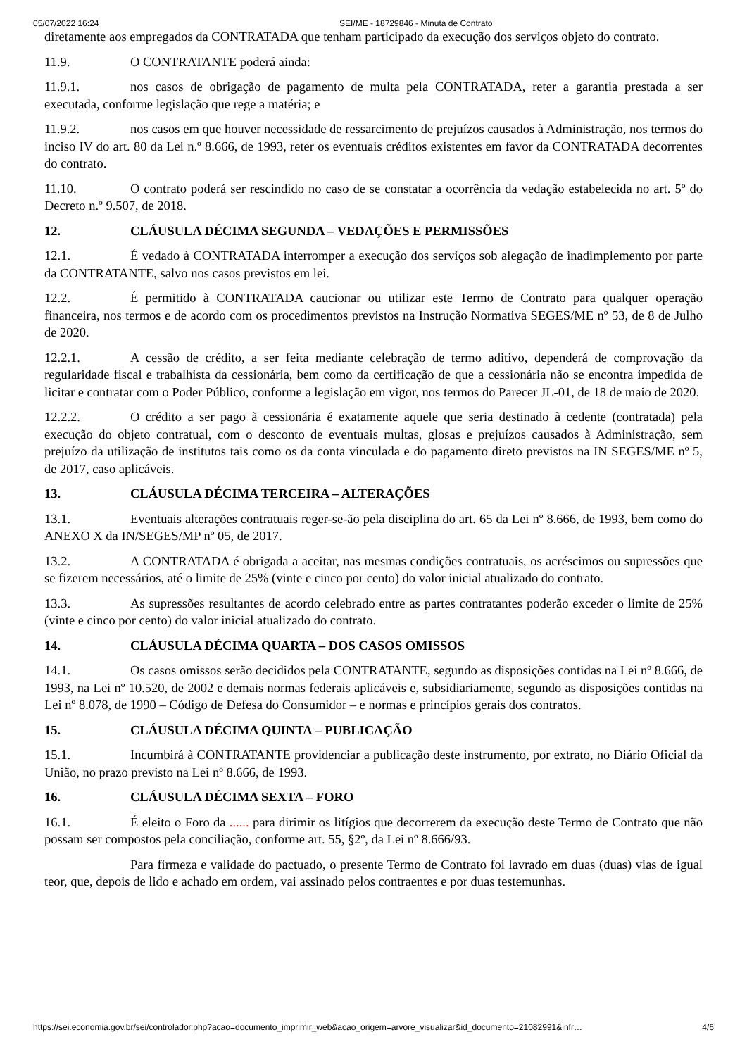05/07/2022 16:24 SEI/ME - 18729846 - Minuta de Contrato
diretamente aos empregados da CONTRATADA que tenham participado da execução dos serviços objeto do contrato.
11.9. O CONTRATANTE poderá ainda:
11.9.1. nos casos de obrigação de pagamento de multa pela CONTRATADA, reter a garantia prestada a ser executada, conforme legislação que rege a matéria; e
11.9.2. nos casos em que houver necessidade de ressarcimento de prejuízos causados à Administração, nos termos do inciso IV do art. 80 da Lei n.º 8.666, de 1993, reter os eventuais créditos existentes em favor da CONTRATADA decorrentes do contrato.
11.10. O contrato poderá ser rescindido no caso de se constatar a ocorrência da vedação estabelecida no art. 5º do Decreto n.º 9.507, de 2018.
12. CLÁUSULA DÉCIMA SEGUNDA – VEDAÇÕES E PERMISSÕES
12.1. É vedado à CONTRATADA interromper a execução dos serviços sob alegação de inadimplemento por parte da CONTRATANTE, salvo nos casos previstos em lei.
12.2. É permitido à CONTRATADA caucionar ou utilizar este Termo de Contrato para qualquer operação financeira, nos termos e de acordo com os procedimentos previstos na Instrução Normativa SEGES/ME nº 53, de 8 de Julho de 2020.
12.2.1. A cessão de crédito, a ser feita mediante celebração de termo aditivo, dependerá de comprovação da regularidade fiscal e trabalhista da cessionária, bem como da certificação de que a cessionária não se encontra impedida de licitar e contratar com o Poder Público, conforme a legislação em vigor, nos termos do Parecer JL-01, de 18 de maio de 2020.
12.2.2. O crédito a ser pago à cessionária é exatamente aquele que seria destinado à cedente (contratada) pela execução do objeto contratual, com o desconto de eventuais multas, glosas e prejuízos causados à Administração, sem prejuízo da utilização de institutos tais como os da conta vinculada e do pagamento direto previstos na IN SEGES/ME nº 5, de 2017, caso aplicáveis.
13. CLÁUSULA DÉCIMA TERCEIRA – ALTERAÇÕES
13.1. Eventuais alterações contratuais reger-se-ão pela disciplina do art. 65 da Lei nº 8.666, de 1993, bem como do ANEXO X da IN/SEGES/MP nº 05, de 2017.
13.2. A CONTRATADA é obrigada a aceitar, nas mesmas condições contratuais, os acréscimos ou supressões que se fizerem necessários, até o limite de 25% (vinte e cinco por cento) do valor inicial atualizado do contrato.
13.3. As supressões resultantes de acordo celebrado entre as partes contratantes poderão exceder o limite de 25% (vinte e cinco por cento) do valor inicial atualizado do contrato.
14. CLÁUSULA DÉCIMA QUARTA – DOS CASOS OMISSOS
14.1. Os casos omissos serão decididos pela CONTRATANTE, segundo as disposições contidas na Lei nº 8.666, de 1993, na Lei nº 10.520, de 2002 e demais normas federais aplicáveis e, subsidiariamente, segundo as disposições contidas na Lei nº 8.078, de 1990 – Código de Defesa do Consumidor – e normas e princípios gerais dos contratos.
15. CLÁUSULA DÉCIMA QUINTA – PUBLICAÇÃO
15.1. Incumbirá à CONTRATANTE providenciar a publicação deste instrumento, por extrato, no Diário Oficial da União, no prazo previsto na Lei nº 8.666, de 1993.
16. CLÁUSULA DÉCIMA SEXTA – FORO
16.1. É eleito o Foro da ...... para dirimir os litígios que decorrerem da execução deste Termo de Contrato que não possam ser compostos pela conciliação, conforme art. 55, §2º, da Lei nº 8.666/93.
Para firmeza e validade do pactuado, o presente Termo de Contrato foi lavrado em duas (duas) vias de igual teor, que, depois de lido e achado em ordem, vai assinado pelos contraentes e por duas testemunhas.
https://sei.economia.gov.br/sei/controlador.php?acao=documento_imprimir_web&acao_origem=arvore_visualizar&id_documento=21082991&infr… 4/6